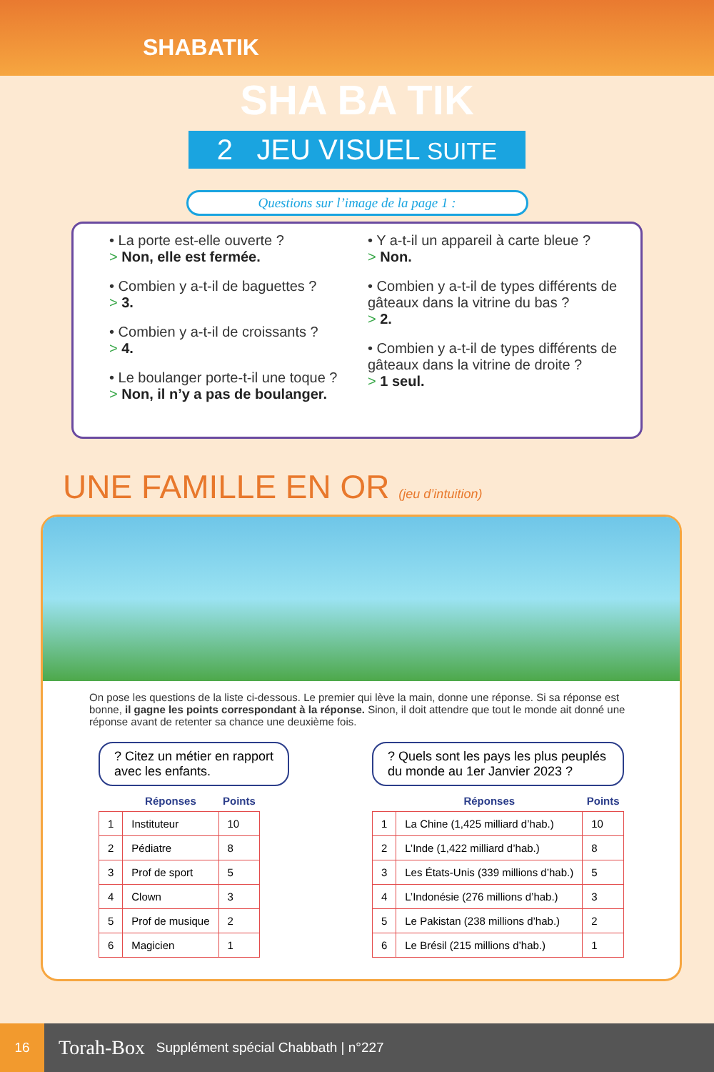SHABATIK
SHA BA TIK
2 JEU VISUEL SUITE
Questions sur l’image de la page 1 :
• La porte est-elle ouverte ?
> Non, elle est fermée.
• Combien y a-t-il de baguettes ?
> 3.
• Combien y a-t-il de croissants ?
> 4.
• Le boulanger porte-t-il une toque ?
> Non, il n’y a pas de boulanger.
• Y a-t-il un appareil à carte bleue ?
> Non.
• Combien y a-t-il de types différents de gâteaux dans la vitrine du bas ?
> 2.
• Combien y a-t-il de types différents de gâteaux dans la vitrine de droite ?
> 1 seul.
UNE FAMILLE EN OR (jeu d’intuition)
On pose les questions de la liste ci-dessous. Le premier qui lève la main, donne une réponse. Si sa réponse est bonne, il gagne les points correspondant à la réponse. Sinon, il doit attendre que tout le monde ait donné une réponse avant de retenter sa chance une deuxième fois.
? Citez un métier en rapport
avec les enfants.
| | Réponses | Points |
| --- | --- | --- |
| 1 | Instituteur | 10 |
| 2 | Pédiatre | 8 |
| 3 | Prof de sport | 5 |
| 4 | Clown | 3 |
| 5 | Prof de musique | 2 |
| 6 | Magicien | 1 |
? Quels sont les pays les plus peuplés
du monde au 1er Janvier 2023 ?
| | Réponses | Points |
| --- | --- | --- |
| 1 | La Chine (1,425 milliard d’hab.) | 10 |
| 2 | L’Inde (1,422 milliard d’hab.) | 8 |
| 3 | Les États-Unis (339 millions d’hab.) | 5 |
| 4 | L’Indonésie (276 millions d’hab.) | 3 |
| 5 | Le Pakistan (238 millions d’hab.) | 2 |
| 6 | Le Brésil (215 millions d’hab.) | 1 |
16 Torah-Box Supplément spécial Chabbath | n°227